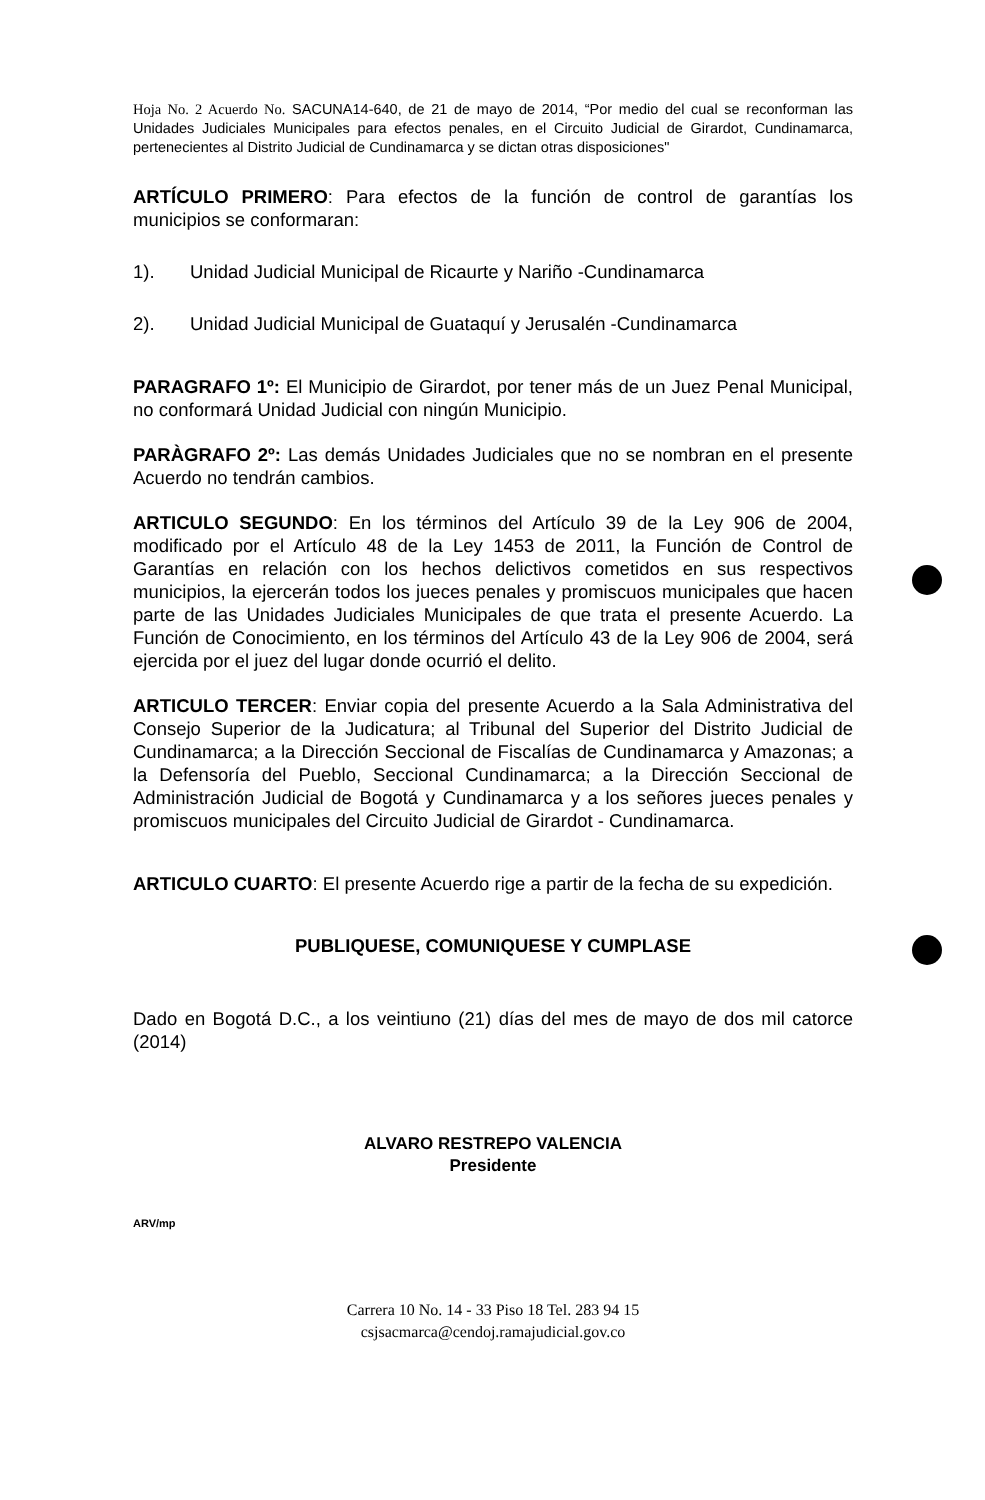Hoja No. 2 Acuerdo No. SACUNA14-640, de 21 de mayo de 2014, “Por medio del cual se reconforman las Unidades Judiciales Municipales para efectos penales, en el Circuito Judicial de Girardot, Cundinamarca, pertenecientes al Distrito Judicial de Cundinamarca y se dictan otras disposiciones"
ARTÍCULO PRIMERO: Para efectos de la función de control de garantías los municipios se conformaran:
1). Unidad Judicial Municipal de Ricaurte y Nariño -Cundinamarca
2). Unidad Judicial Municipal de Guataquí y Jerusalén -Cundinamarca
PARAGRAFO 1º: El Municipio de Girardot, por tener más de un Juez Penal Municipal, no conformará Unidad Judicial con ningún Municipio.
PARÀGRAFO 2º: Las demás Unidades Judiciales que no se nombran en el presente Acuerdo no tendrán cambios.
ARTICULO SEGUNDO: En los términos del Artículo 39 de la Ley 906 de 2004, modificado por el Artículo 48 de la Ley 1453 de 2011, la Función de Control de Garantías en relación con los hechos delictivos cometidos en sus respectivos municipios, la ejercerán todos los jueces penales y promiscuos municipales que hacen parte de las Unidades Judiciales Municipales de que trata el presente Acuerdo. La Función de Conocimiento, en los términos del Artículo 43 de la Ley 906 de 2004, será ejercida por el juez del lugar donde ocurrió el delito.
ARTICULO TERCER: Enviar copia del presente Acuerdo a la Sala Administrativa del Consejo Superior de la Judicatura; al Tribunal del Superior del Distrito Judicial de Cundinamarca; a la Dirección Seccional de Fiscalías de Cundinamarca y Amazonas; a la Defensoría del Pueblo, Seccional Cundinamarca; a la Dirección Seccional de Administración Judicial de Bogotá y Cundinamarca y a los señores jueces penales y promiscuos municipales del Circuito Judicial de Girardot - Cundinamarca.
ARTICULO CUARTO: El presente Acuerdo rige a partir de la fecha de su expedición.
PUBLIQUESE, COMUNIQUESE Y CUMPLASE
Dado en Bogotá D.C., a los veintiuno (21) días del mes de mayo de dos mil catorce (2014)
ALVARO RESTREPO VALENCIA
Presidente
ARV/mp
Carrera 10 No. 14 - 33 Piso 18 Tel. 283 94 15
csjsacmarca@cendoj.ramajudicial.gov.co